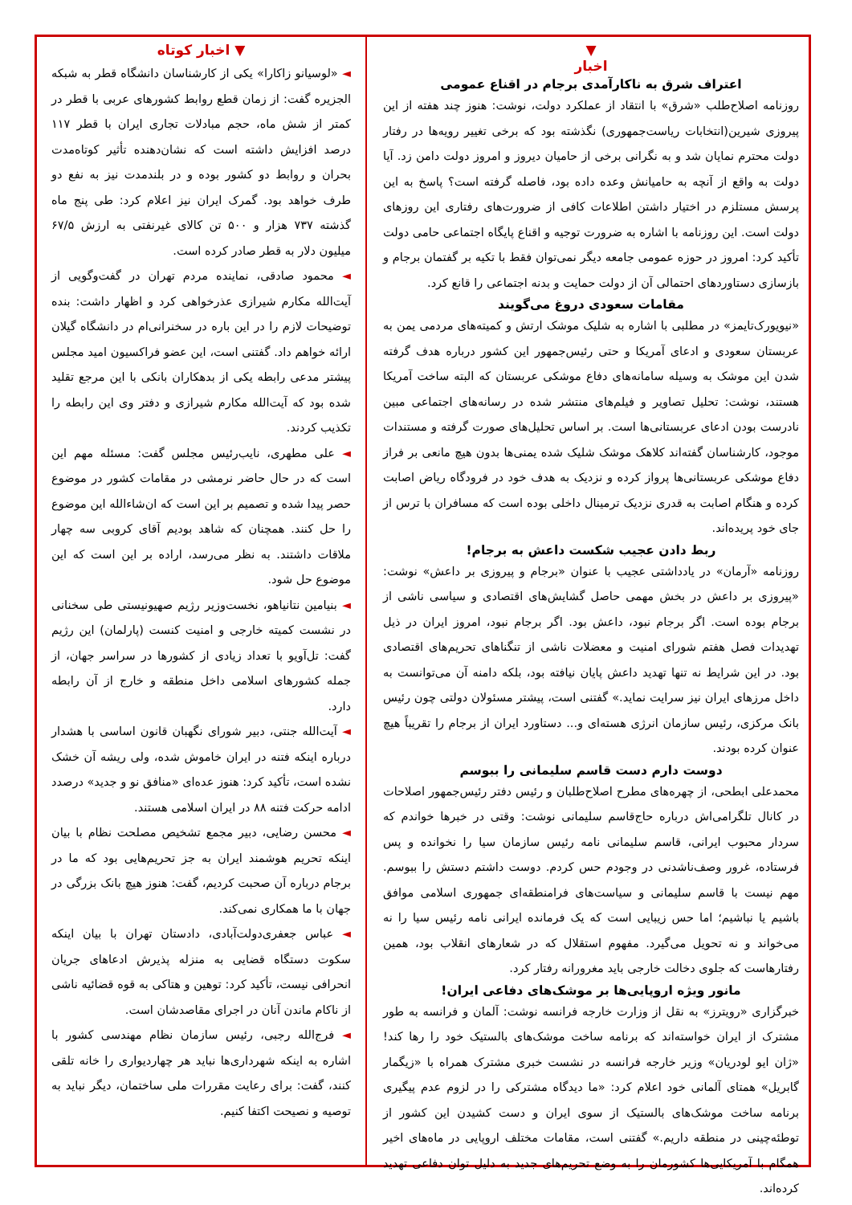▼
اخبار
اعتراف شرق به ناکارآمدی برجام در اقناع عمومی
روزنامه اصلاح‌طلب «شرق» با انتقاد از عملکرد دولت، نوشت: هنوز چند هفته از این پیروزی شیرین(انتخابات ریاست‌جمهوری) نگذشته بود که برخی تغییر رویه‌ها در رفتار دولت محترم نمایان شد و به نگرانی برخی از حامیان دیروز و امروز دولت دامن زد. آیا دولت به واقع از آنچه به حامیانش وعده داده بود، فاصله گرفته است؟ پاسخ به این پرسش مستلزم در اختیار داشتن اطلاعات کافی از ضرورت‌های رفتاری این روزهای دولت است. این روزنامه با اشاره به ضرورت توجیه و اقناع پایگاه اجتماعی حامی دولت تأکید کرد: امروز در حوزه عمومی جامعه دیگر نمی‌توان فقط با تکیه بر گفتمان برجام و بازسازی دستاوردهای احتمالی آن از دولت حمایت و بدنه اجتماعی را قانع کرد.
مقامات سعودی دروغ می‌گویند
«نیویورک‌تایمز» در مطلبی با اشاره به شلیک موشک ارتش و کمیته‌های مردمی یمن به عربستان سعودی و ادعای آمریکا و حتی رئیس‌جمهور این کشور درباره هدف گرفته شدن این موشک به وسیله سامانه‌های دفاع موشکی عربستان که البته ساخت آمریکا هستند، نوشت: تحلیل تصاویر و فیلم‌های منتشر شده در رسانه‌های اجتماعی مبین نادرست بودن ادعای عربستانی‌ها است. بر اساس تحلیل‌های صورت گرفته و مستندات موجود، کارشناسان گفته‌اند کلاهک موشک شلیک شده یمنی‌ها بدون هیچ مانعی بر فراز دفاع موشکی عربستانی‌ها پرواز کرده و نزدیک به هدف خود در فرودگاه ریاض اصابت کرده و هنگام اصابت به قدری نزدیک ترمینال داخلی بوده است که مسافران با ترس از جای خود پریده‌اند.
ربط دادن عجیب شکست داعش به برجام!
روزنامه «آرمان» در یادداشتی عجیب با عنوان «برجام و پیروزی بر داعش» نوشت: «پیروزی بر داعش در بخش مهمی حاصل گشایش‌های اقتصادی و سیاسی ناشی از برجام بوده است. اگر برجام نبود، داعش بود. اگر برجام نبود، امروز ایران در ذیل تهدیدات فصل هفتم شورای امنیت و معضلات ناشی از تنگناهای تحریم‌های اقتصادی بود. در این شرایط نه تنها تهدید داعش پایان نیافته بود، بلکه دامنه آن می‌توانست به داخل مرزهای ایران نیز سرایت نماید.» گفتنی است، پیشتر مسئولان دولتی چون رئیس بانک مرکزی، رئیس سازمان انرژی هسته‌ای و... دستاورد ایران از برجام را تقریباً هیچ عنوان کرده بودند.
دوست دارم دست قاسم سلیمانی را ببوسم
محمدعلی ابطحی، از چهره‌های مطرح اصلاح‌طلبان و رئیس دفتر رئیس‌جمهور اصلاحات در کانال تلگرامی‌اش درباره حاج‌قاسم سلیمانی نوشت: وقتی در خبرها خواندم که سردار محبوب ایرانی، قاسم سلیمانی نامه رئیس سازمان سیا را نخوانده و پس فرستاده، غرور وصف‌ناشدنی در وجودم حس کردم. دوست داشتم دستش را ببوسم. مهم نیست با قاسم سلیمانی و سیاست‌های فرامنطقه‌ای جمهوری اسلامی موافق باشیم یا نباشیم؛ اما حس زیبایی است که یک فرمانده ایرانی نامه رئیس سیا را نه می‌خواند و نه تحویل می‌گیرد. مفهوم استقلال که در شعارهای انقلاب بود، همین رفتارهاست که جلوی دخالت خارجی باید مغرورانه رفتار کرد.
مانور ویژه اروپایی‌ها بر موشک‌های دفاعی ایران!
خبرگزاری «رویترز» به نقل از وزارت خارجه فرانسه نوشت: آلمان و فرانسه به طور مشترک از ایران خواسته‌اند که برنامه ساخت موشک‌های بالستیک خود را رها کند! «ژان ایو لودریان» وزیر خارجه فرانسه در نشست خبری مشترک همراه با «زیگمار گابریل» همتای آلمانی خود اعلام کرد: «ما دیدگاه مشترکی را در لزوم عدم پیگیری برنامه ساخت موشک‌های بالستیک از سوی ایران و دست کشیدن این کشور از توطئه‌چینی در منطقه داریم.» گفتنی است، مقامات مختلف اروپایی در ماه‌های اخیر همگام با آمریکایی‌ها کشورمان را به وضع تحریم‌های جدید به دلیل توان دفاعی تهدید کرده‌اند.
▼ اخبار کوتاه
◄ «لوسیانو زاکارا» یکی از کارشناسان دانشگاه قطر به شبکه الجزیره گفت: از زمان قطع روابط کشورهای عربی با قطر در کمتر از شش ماه، حجم مبادلات تجاری ایران با قطر ۱۱۷ درصد افزایش داشته است که نشان‌دهنده تأثیر کوتاه‌مدت بحران و روابط دو کشور بوده و در بلندمدت نیز به نفع دو طرف خواهد بود. گمرک ایران نیز اعلام کرد: طی پنج ماه گذشته ۷۳۷ هزار و ۵۰۰ تن کالای غیرنفتی به ارزش ۶۷/۵ میلیون دلار به قطر صادر کرده است.
◄ محمود صادقی، نماینده مردم تهران در گفت‌وگویی از آیت‌الله مکارم شیرازی عذرخواهی کرد و اظهار داشت: بنده توضیحات لازم را در این باره در سخنرانی‌ام در دانشگاه گیلان ارائه خواهم داد. گفتنی است، این عضو فراکسیون امید مجلس پیشتر مدعی رابطه یکی از بدهکاران بانکی با این مرجع تقلید شده بود که آیت‌الله مکارم شیرازی و دفتر وی این رابطه را تکذیب کردند.
◄ علی مطهری، نایب‌رئیس مجلس گفت: مسئله مهم این است که در حال حاضر نرمشی در مقامات کشور در موضوع حصر پیدا شده و تصمیم بر این است که ان‌شاءالله این موضوع را حل کنند. همچنان که شاهد بودیم آقای کروبی سه چهار ملاقات داشتند. به نظر می‌رسد، اراده بر این است که این موضوع حل شود.
◄ بنیامین نتانیاهو، نخست‌وزیر رژیم صهیونیستی طی سخنانی در نشست کمیته خارجی و امنیت کنست (پارلمان) این رژیم گفت: تل‌آویو با تعداد زیادی از کشورها در سراسر جهان، از جمله کشورهای اسلامی داخل منطقه و خارج از آن رابطه دارد.
◄ آیت‌الله جنتی، دبیر شورای نگهبان قانون اساسی با هشدار درباره اینکه فتنه در ایران خاموش شده، ولی ریشه آن خشک نشده است، تأکید کرد: هنوز عده‌ای «منافق نو و جدید» درصدد ادامه حرکت فتنه ۸۸ در ایران اسلامی هستند.
◄ محسن رضایی، دبیر مجمع تشخیص مصلحت نظام با بیان اینکه تحریم هوشمند ایران به جز تحریم‌هایی بود که ما در برجام درباره آن صحبت کردیم، گفت: هنوز هیچ بانک بزرگی در جهان با ما همکاری نمی‌کند.
◄ عباس جعفری‌دولت‌آبادی، دادستان تهران با بیان اینکه سکوت دستگاه قضایی به منزله پذیرش ادعاهای جریان انحرافی نیست، تأکید کرد: توهین و هتاکی به قوه قضائیه ناشی از ناکام ماندن آنان در اجرای مقاصدشان است.
◄ فرج‌الله رجبی، رئیس سازمان نظام مهندسی کشور با اشاره به اینکه شهرداری‌ها نباید هر چهاردیواری را خانه تلقی کنند، گفت: برای رعایت مقررات ملی ساختمان، دیگر نباید به توصیه و نصیحت اکتفا کنیم.